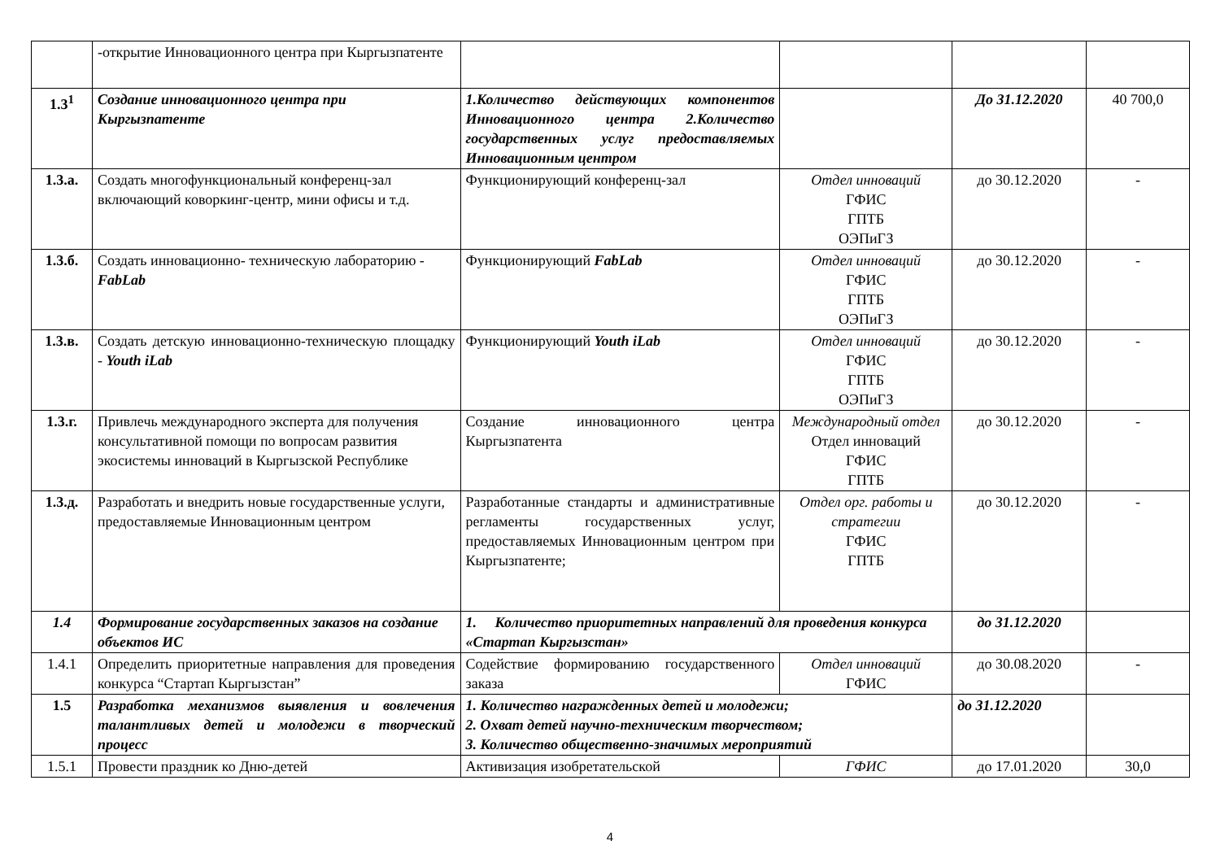| | -открытие Инновационного центра при Кыргызпатенте | | | | |
| 1.3<sup>1</sup> | Создание инновационного центра при Кыргызпатенте | 1.Количество действующих компонентов Инновационного центра 2.Количество государственных услуг предоставляемых Инновационным центром | | До 31.12.2020 | 40 700,0 |
| 1.3.а. | Создать многофункциональный конференц-зал включающий коворкинг-центр, мини офисы и т.д. | Функционирующий конференц-зал | Отдел инноваций ГФИС ГПТБ ОЭПиГЗ | до 30.12.2020 | - |
| 1.3.б. | Создать инновационно- техническую лабораторию - FabLab | Функционирующий FabLab | Отдел инноваций ГФИС ГПТБ ОЭПиГЗ | до 30.12.2020 | - |
| 1.3.в. | Создать детскую инновационно-техническую площадку - Youth iLab | Функционирующий Youth iLab | Отдел инноваций ГФИС ГПТБ ОЭПиГЗ | до 30.12.2020 | - |
| 1.3.г. | Привлечь международного эксперта для получения консультативной помощи по вопросам развития экосистемы инноваций в Кыргызской Республике | Создание инновационного центра Кыргызпатента | Международный отдел Отдел инноваций ГФИС ГПТБ | до 30.12.2020 | - |
| 1.3.д. | Разработать и внедрить новые государственные услуги, предоставляемые Инновационным центром | Разработанные стандарты и административные регламенты государственных услуг, предоставляемых Инновационным центром при Кыргызпатенте; | Отдел орг. работы и стратегии ГФИС ГПТБ | до 30.12.2020 | - |
| 1.4 | Формирование государственных заказов на создание объектов ИС | 1. Количество приоритетных направлений для проведения конкурса «Стартап Кыргызстан» | | до 31.12.2020 | |
| 1.4.1 | Определить приоритетные направления для проведения конкурса “Стартап Кыргызстан” | Содействие формированию государственного заказа | Отдел инноваций ГФИС | до 30.08.2020 | - |
| 1.5 | Разработка механизмов выявления и вовлечения талантливых детей и молодежи в творческий процесс | 1. Количество награжденных детей и молодежи; 2. Охват детей научно-техническим творчеством; 3. Количество общественно-значимых мероприятий | | до 31.12.2020 | |
| 1.5.1 | Провести праздник ко Дню-детей | Активизация изобретательской | ГФИС | до 17.01.2020 | 30,0 |
4